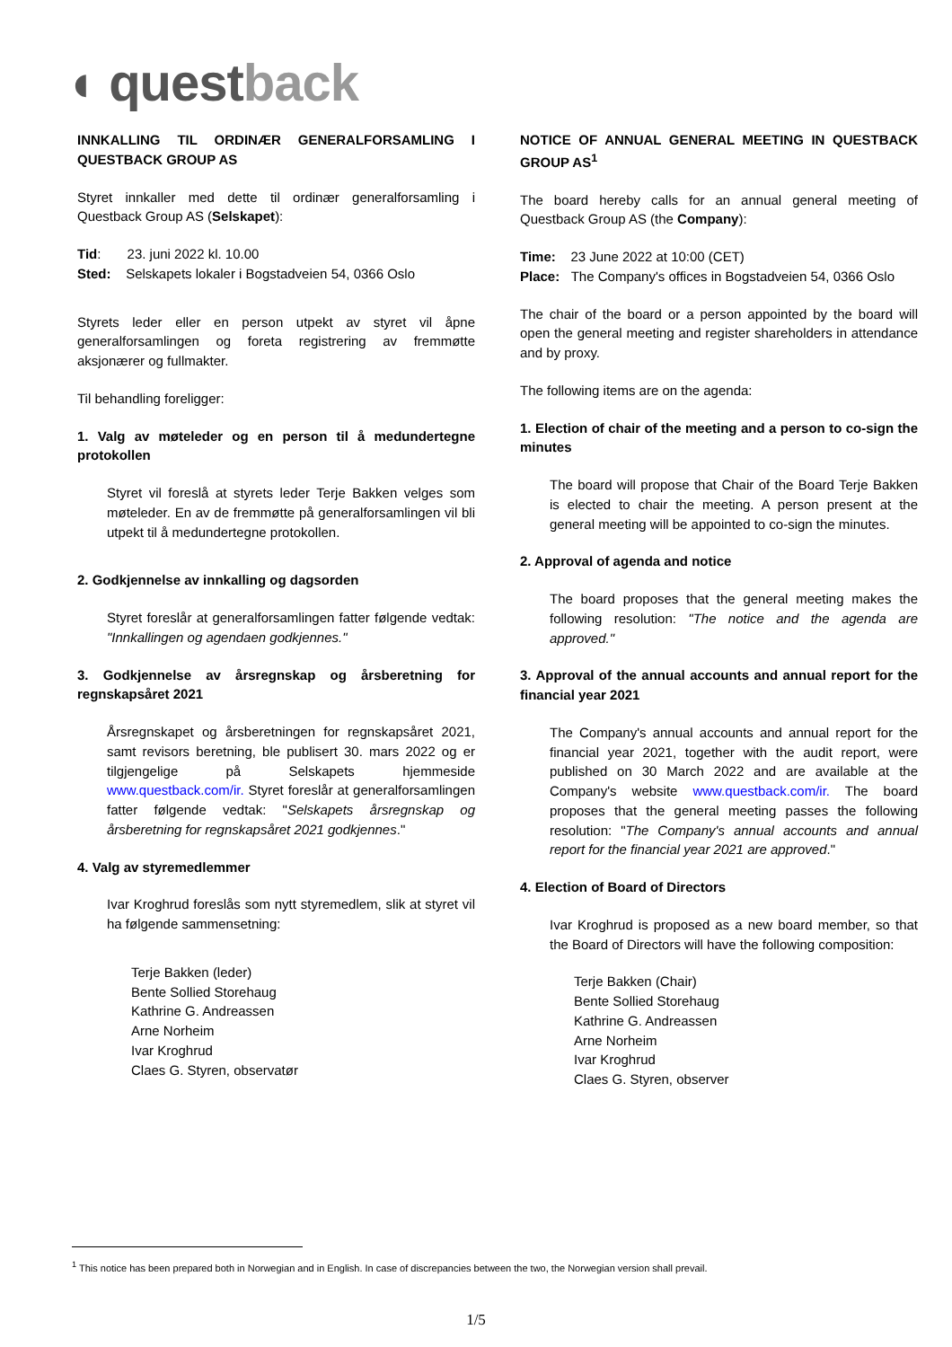◖ questback
INNKALLING TIL ORDINÆR GENERALFORSAMLING I QUESTBACK GROUP AS
Styret innkaller med dette til ordinær generalforsamling i Questback Group AS (Selskapet):
Tid: 23. juni 2022 kl. 10.00
Sted: Selskapets lokaler i Bogstadveien 54, 0366 Oslo
Styrets leder eller en person utpekt av styret vil åpne generalforsamlingen og foreta registrering av fremmøtte aksjonærer og fullmakter.
Til behandling foreligger:
1. Valg av møteleder og en person til å medundertegne protokollen
Styret vil foreslå at styrets leder Terje Bakken velges som møteleder. En av de fremmøtte på generalforsamlingen vil bli utpekt til å medundertegne protokollen.
2. Godkjennelse av innkalling og dagsorden
Styret foreslår at generalforsamlingen fatter følgende vedtak: "Innkallingen og agendaen godkjennes."
3. Godkjennelse av årsregnskap og årsberetning for regnskapsåret 2021
Årsregnskapet og årsberetningen for regnskapsåret 2021, samt revisors beretning, ble publisert 30. mars 2022 og er tilgjengelige på Selskapets hjemmeside www.questback.com/ir. Styret foreslår at generalforsamlingen fatter følgende vedtak: "Selskapets årsregnskap og årsberetning for regnskapsåret 2021 godkjennes."
4. Valg av styremedlemmer
Ivar Kroghrud foreslås som nytt styremedlem, slik at styret vil ha følgende sammensetning:
Terje Bakken (leder)
Bente Sollied Storehaug
Kathrine G. Andreassen
Arne Norheim
Ivar Kroghrud
Claes G. Styren, observatør
NOTICE OF ANNUAL GENERAL MEETING IN QUESTBACK GROUP AS<sup>1</sup>
The board hereby calls for an annual general meeting of Questback Group AS (the Company):
Time: 23 June 2022 at 10:00 (CET)
Place: The Company's offices in Bogstadveien 54, 0366 Oslo
The chair of the board or a person appointed by the board will open the general meeting and register shareholders in attendance and by proxy.
The following items are on the agenda:
1. Election of chair of the meeting and a person to co-sign the minutes
The board will propose that Chair of the Board Terje Bakken is elected to chair the meeting. A person present at the general meeting will be appointed to co-sign the minutes.
2. Approval of agenda and notice
The board proposes that the general meeting makes the following resolution: "The notice and the agenda are approved."
3. Approval of the annual accounts and annual report for the financial year 2021
The Company's annual accounts and annual report for the financial year 2021, together with the audit report, were published on 30 March 2022 and are available at the Company's website www.questback.com/ir. The board proposes that the general meeting passes the following resolution: "The Company's annual accounts and annual report for the financial year 2021 are approved."
4. Election of Board of Directors
Ivar Kroghrud is proposed as a new board member, so that the Board of Directors will have the following composition:
Terje Bakken (Chair)
Bente Sollied Storehaug
Kathrine G. Andreassen
Arne Norheim
Ivar Kroghrud
Claes G. Styren, observer
<sup>1</sup> This notice has been prepared both in Norwegian and in English. In case of discrepancies between the two, the Norwegian version shall prevail.
1/5